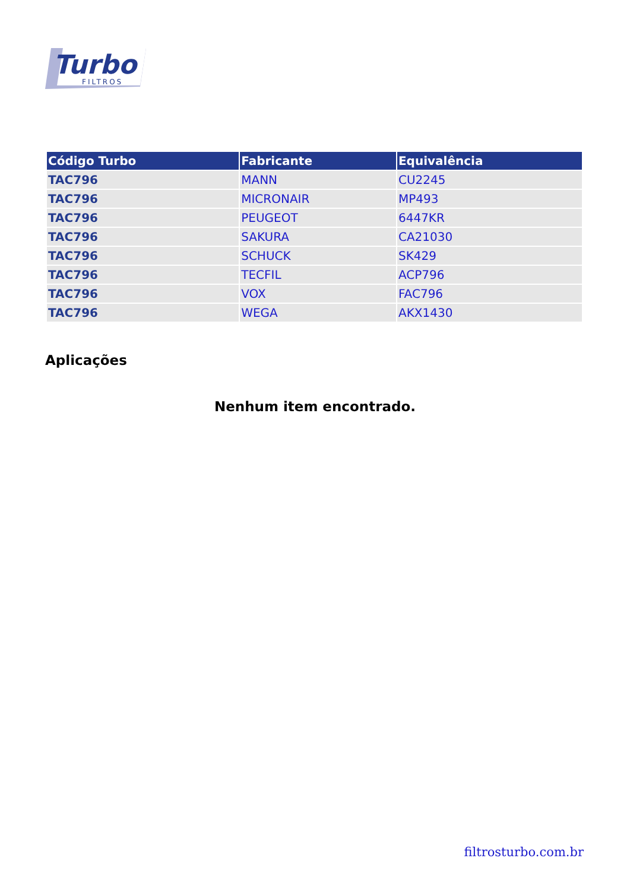Turbo
FILTROS
| Código Turbo | Fabricante | Equivalência |
| --- | --- | --- |
| TAC796 | MANN | CU2245 |
| TAC796 | MICRONAIR | MP493 |
| TAC796 | PEUGEOT | 6447KR |
| TAC796 | SAKURA | CA21030 |
| TAC796 | SCHUCK | SK429 |
| TAC796 | TECFIL | ACP796 |
| TAC796 | VOX | FAC796 |
| TAC796 | WEGA | AKX1430 |
Aplicações
Nenhum item encontrado.
filtrosturbo.com.br